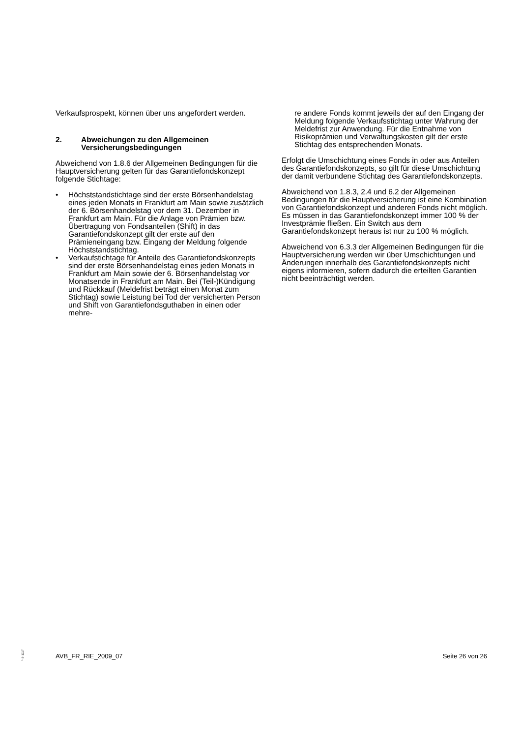Verkaufsprospekt, können über uns angefordert werden.
2. Abweichungen zu den Allgemeinen Versicherungsbedingungen
Abweichend von 1.8.6 der Allgemeinen Bedingungen für die Hauptversicherung gelten für das Garantiefondskonzept folgende Stichtage:
• Höchststandstichtage sind der erste Börsenhandelstag eines jeden Monats in Frankfurt am Main sowie zusätzlich der 6. Börsenhandelstag vor dem 31. Dezember in Frankfurt am Main. Für die Anlage von Prämien bzw. Übertragung von Fondsanteilen (Shift) in das Garantiefondskonzept gilt der erste auf den Prämieneingang bzw. Eingang der Meldung folgende Höchststandstichtag.
• Verkaufstichtage für Anteile des Garantiefondskonzepts sind der erste Börsenhandelstag eines jeden Monats in Frankfurt am Main sowie der 6. Börsenhandelstag vor Monatsende in Frankfurt am Main. Bei (Teil-)Kündigung und Rückkauf (Meldefrist beträgt einen Monat zum Stichtag) sowie Leistung bei Tod der versicherten Person und Shift von Garantiefondsguthaben in einen oder mehre-
re andere Fonds kommt jeweils der auf den Eingang der Meldung folgende Verkaufsstichtag unter Wahrung der Meldefrist zur Anwendung. Für die Entnahme von Risikoprämien und Verwaltungskosten gilt der erste Stichtag des entsprechenden Monats.
Erfolgt die Umschichtung eines Fonds in oder aus Anteilen des Garantiefondskonzepts, so gilt für diese Umschichtung der damit verbundene Stichtag des Garantiefondskonzepts.
Abweichend von 1.8.3, 2.4 und 6.2 der Allgemeinen Bedingungen für die Hauptversicherung ist eine Kombination von Garantiefondskonzept und anderen Fonds nicht möglich. Es müssen in das Garantiefondskonzept immer 100 % der Investprämie fließen. Ein Switch aus dem Garantiefondskonzept heraus ist nur zu 100 % möglich.
Abweichend von 6.3.3 der Allgemeinen Bedingungen für die Hauptversicherung werden wir über Umschichtungen und Änderungen innerhalb des Garantiefondskonzepts nicht eigens informieren, sofern dadurch die erteilten Garantien nicht beeinträchtigt werden.
P-S-1117
AVB_FR_RIE_2009_07 Seite 26 von 26